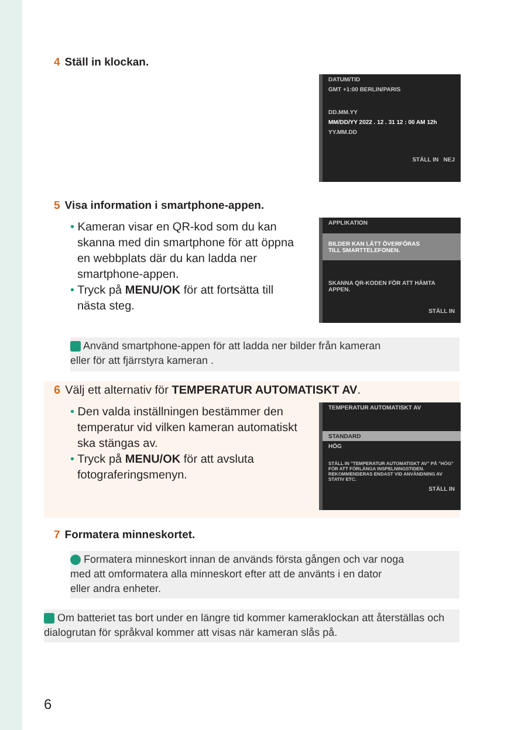4 Ställ in klockan.
DATUM/TID
GMT +1:00 BERLIN/PARIS
DD.MM.YY
MM/DD/YY 2022 . 12 . 31 12 : 00 AM 12h
YY.MM.DD
STÄLL IN NEJ
5 Visa information i smartphone-appen.
• Kameran visar en QR-kod som du kan skanna med din smartphone för att öppna en webbplats där du kan ladda ner smartphone-appen.
• Tryck på MENU/OK för att fortsätta till nästa steg.
APPLIKATION
BILDER KAN LÄTT ÖVERFÖRAS
TILL SMARTTELEFONEN.
SKANNA QR-KODEN FÖR ATT HÄMTA APPEN.
STÄLL IN
Använd smartphone-appen för att ladda ner bilder från kameran
eller för att fjärrstyra kameran .
6 Välj ett alternativ för TEMPERATUR AUTOMATISKT AV.
• Den valda inställningen bestämmer den temperatur vid vilken kameran automatiskt ska stängas av.
• Tryck på MENU/OK för att avsluta fotograferingsmenyn.
TEMPERATUR AUTOMATISKT AV
STANDARD
HÖG
STÄLL IN "TEMPERATUR AUTOMATISKT AV" PÅ "HÖG" FÖR ATT FÖRLÄNGA INSPELNINGSTIDEN. REKOMMENDERAS ENDAST VID ANVÄNDNING AV STATIV ETC.
STÄLL IN
7 Formatera minneskortet.
Formatera minneskort innan de används första gången och var noga
med att omformatera alla minneskort efter att de använts i en dator
eller andra enheter.
Om batteriet tas bort under en längre tid kommer kameraklockan att återställas och dialogrutan för språkval kommer att visas när kameran slås på.
6